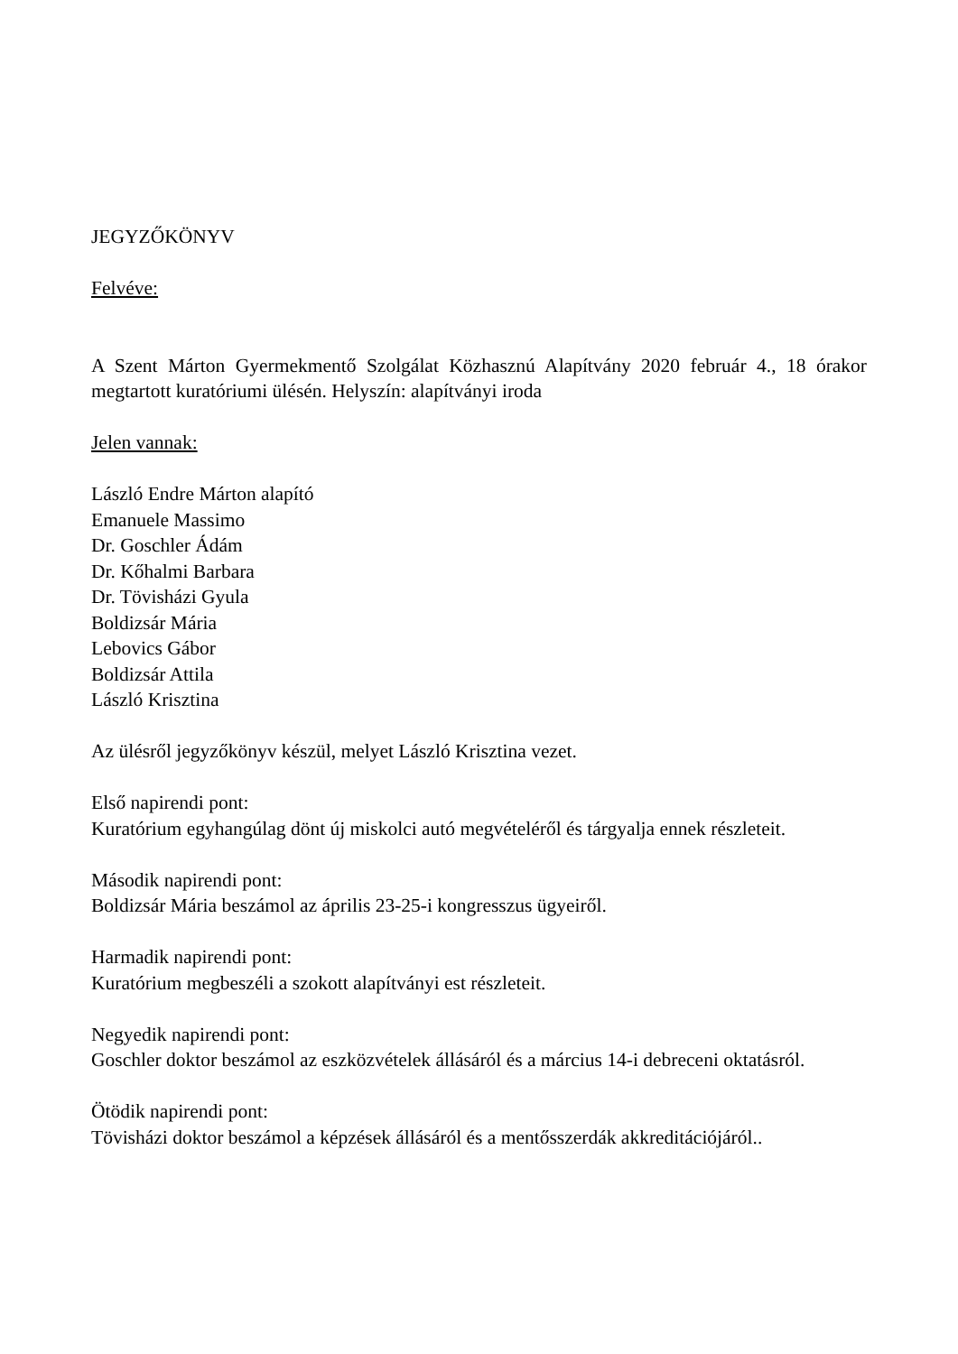JEGYZŐKÖNYV
Felvéve:
A Szent Márton Gyermekmentő Szolgálat Közhasznú Alapítvány 2020 február 4., 18 órakor megtartott kuratóriumi ülésén. Helyszín: alapítványi iroda
Jelen vannak:
László Endre Márton alapító
Emanuele Massimo
Dr. Goschler Ádám
Dr. Kőhalmi Barbara
Dr. Tövisházi Gyula
Boldizsár Mária
Lebovics Gábor
Boldizsár Attila
László Krisztina
Az ülésről jegyzőkönyv készül, melyet László Krisztina vezet.
Első napirendi pont:
Kuratórium egyhangúlag dönt új miskolci autó megvételéről és tárgyalja ennek részleteit.
Második napirendi pont:
Boldizsár Mária beszámol az április 23-25-i kongresszus ügyeiről.
Harmadik napirendi pont:
Kuratórium megbeszéli a szokott alapítványi est részleteit.
Negyedik napirendi pont:
Goschler doktor beszámol az eszközvételek állásáról és a március 14-i debreceni oktatásról.
Ötödik napirendi pont:
Tövisházi doktor beszámol a képzések állásáról és a mentősszerdák akkreditációjáról..